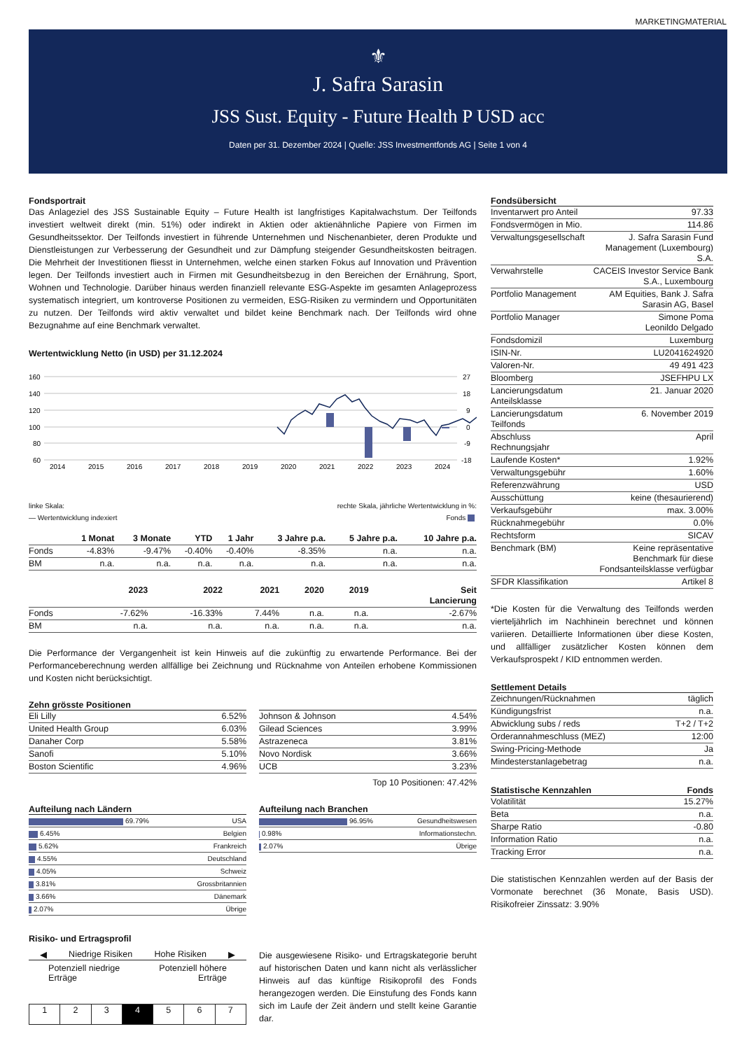MARKETINGMATERIAL
⚜
J. Safra Sarasin
JSS Sust. Equity - Future Health P USD acc
Daten per 31. Dezember 2024 | Quelle: JSS Investmentfonds AG | Seite 1 von 4
Fondsportrait
Das Anlageziel des JSS Sustainable Equity – Future Health ist langfristiges Kapitalwachstum. Der Teilfonds investiert weltweit direkt (min. 51%) oder indirekt in Aktien oder aktienähnliche Papiere von Firmen im Gesundheitssektor. Der Teilfonds investiert in führende Unternehmen und Nischenanbieter, deren Produkte und Dienstleistungen zur Verbesserung der Gesundheit und zur Dämpfung steigender Gesundheitskosten beitragen. Die Mehrheit der Investitionen fliesst in Unternehmen, welche einen starken Fokus auf Innovation und Prävention legen. Der Teilfonds investiert auch in Firmen mit Gesundheitsbezug in den Bereichen der Ernährung, Sport, Wohnen und Technologie. Darüber hinaus werden finanziell relevante ESG-Aspekte im gesamten Anlageprozess systematisch integriert, um kontroverse Positionen zu vermeiden, ESG-Risiken zu vermindern und Opportunitäten zu nutzen. Der Teilfonds wird aktiv verwaltet und bildet keine Benchmark nach. Der Teilfonds wird ohne Bezugnahme auf eine Benchmark verwaltet.
Wertentwicklung Netto (in USD) per 31.12.2024
160
140
120
100
80
60
27
18
9
0
-9
-18
2014
2015
2016
2017
2018
2019
2020
2021
2022
2023
2024
linke Skala: rechte Skala, jährliche Wertentwicklung in %:
— Wertentwicklung indexiert Fonds
| | 1 Monat | 3 Monate | YTD | 1 Jahr | 3 Jahre p.a. | 5 Jahre p.a. | 10 Jahre p.a. |
| --- | --- | --- | --- | --- | --- | --- | --- |
| Fonds | -4.83% | -9.47% | -0.40% | -0.40% | -8.35% | n.a. | n.a. |
| BM | n.a. | n.a. | n.a. | n.a. | n.a. | n.a. | n.a. |
| | 2023 | 2022 | 2021 | 2020 | 2019 | Seit Lancierung |
| --- | --- | --- | --- | --- | --- | --- |
| Fonds | -7.62% | -16.33% | 7.44% | n.a. | n.a. | -2.67% |
| BM | n.a. | n.a. | n.a. | n.a. | n.a. | n.a. |
Die Performance der Vergangenheit ist kein Hinweis auf die zukünftig zu erwartende Performance. Bei der Performanceberechnung werden allfällige bei Zeichnung und Rücknahme von Anteilen erhobene Kommissionen und Kosten nicht berücksichtigt.
Zehn grösste Positionen
| Eli Lilly | 6.52% |
| United Health Group | 6.03% |
| Danaher Corp | 5.58% |
| Sanofi | 5.10% |
| Boston Scientific | 4.96% |
| Johnson & Johnson | 4.54% |
| Gilead Sciences | 3.99% |
| Astrazeneca | 3.81% |
| Novo Nordisk | 3.66% |
| UCB | 3.23% |
Top 10 Positionen: 47.42%
Aufteilung nach Ländern
| 69.79% | USA |
| 6.45% | Belgien |
| 5.62% | Frankreich |
| 4.55% | Deutschland |
| 4.05% | Schweiz |
| 3.81% | Grossbritannien |
| 3.66% | Dänemark |
| 2.07% | Übrige |
Aufteilung nach Branchen
| 96.95% | Gesundheitswesen |
| 0.98% | Informationstechn. |
| 2.07% | Übrige |
Risiko- und Ertragsprofil
◀ Niedrige Risiken Hohe Risiken ▶
Potenziell niedrige
Erträge Potenziell höhere
Erträge
| 1 | 2 | 3 | 4 | 5 | 6 | 7 |
Die ausgewiesene Risiko- und Ertragskategorie beruht auf historischen Daten und kann nicht als verlässlicher Hinweis auf das künftige Risikoprofil des Fonds herangezogen werden. Die Einstufung des Fonds kann sich im Laufe der Zeit ändern und stellt keine Garantie dar.
Fondsübersicht
| Inventarwert pro Anteil | 97.33 |
| Fondsvermögen in Mio. | 114.86 |
| Verwaltungsgesellschaft | J. Safra Sarasin Fund Management (Luxembourg) S.A. |
| Verwahrstelle | CACEIS Investor Service Bank S.A., Luxembourg |
| Portfolio Management | AM Equities, Bank J. Safra Sarasin AG, Basel |
| Portfolio Manager | Simone Poma Leonildo Delgado |
| Fondsdomizil | Luxemburg |
| ISIN-Nr. | LU2041624920 |
| Valoren-Nr. | 49 491 423 |
| Bloomberg | JSEFHPU LX |
| Lancierungsdatum Anteilsklasse | 21. Januar 2020 |
| Lancierungsdatum Teilfonds | 6. November 2019 |
| Abschluss Rechnungsjahr | April |
| Laufende Kosten* | 1.92% |
| Verwaltungsgebühr | 1.60% |
| Referenzwährung | USD |
| Ausschüttung | keine (thesaurierend) |
| Verkaufsgebühr | max. 3.00% |
| Rücknahmegebühr | 0.0% |
| Rechtsform | SICAV |
| Benchmark (BM) | Keine repräsentative Benchmark für diese Fondsanteilsklasse verfügbar |
| SFDR Klassifikation | Artikel 8 |
*Die Kosten für die Verwaltung des Teilfonds werden vierteljährlich im Nachhinein berechnet und können variieren. Detaillierte Informationen über diese Kosten, und allfälliger zusätzlicher Kosten können dem Verkaufsprospekt / KID entnommen werden.
Settlement Details
| Zeichnungen/Rücknahmen | täglich |
| Kündigungsfrist | n.a. |
| Abwicklung subs / reds | T+2 / T+2 |
| Orderannahmeschluss (MEZ) | 12:00 |
| Swing-Pricing-Methode | Ja |
| Mindesterstanlagebetrag | n.a. |
Statistische Kennzahlen Fonds
| Volatilität | 15.27% |
| Beta | n.a. |
| Sharpe Ratio | -0.80 |
| Information Ratio | n.a. |
| Tracking Error | n.a. |
Die statistischen Kennzahlen werden auf der Basis der Vormonate berechnet (36 Monate, Basis USD). Risikofreier Zinssatz: 3.90%